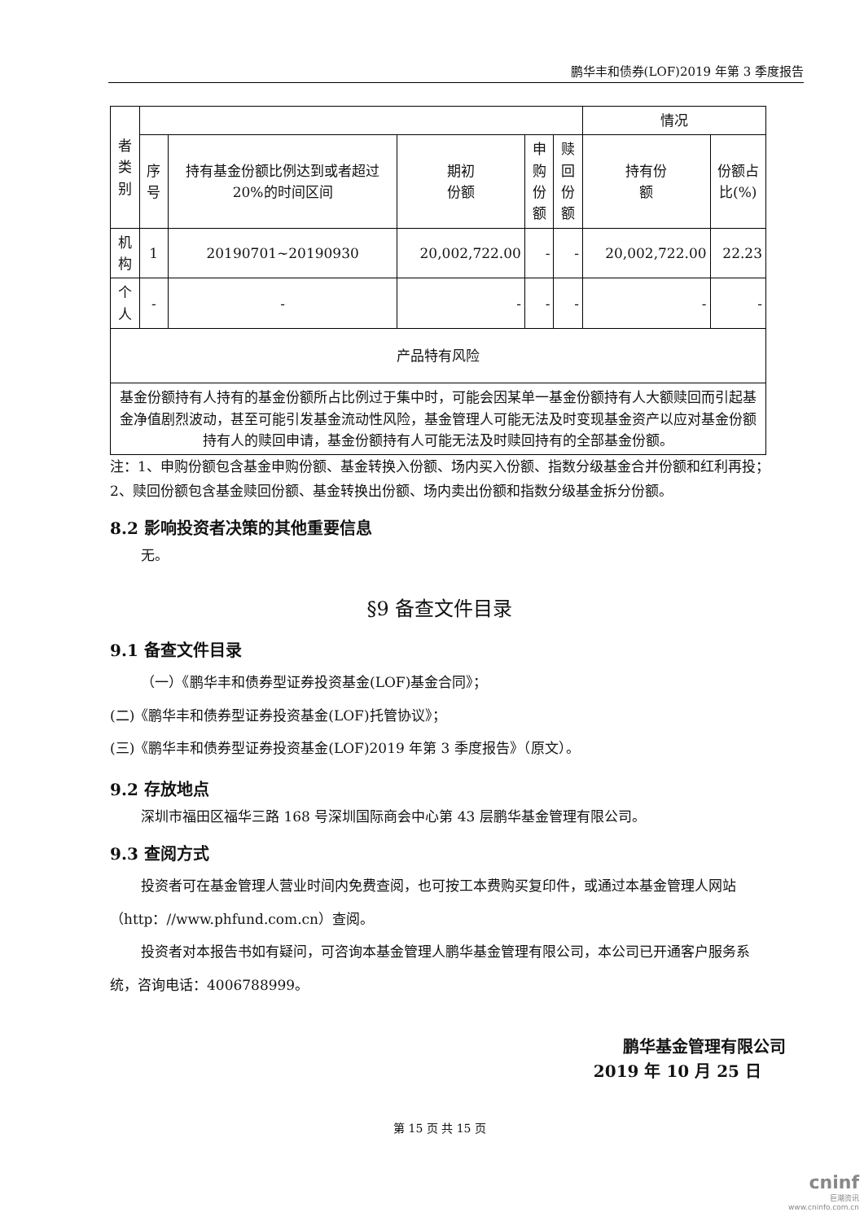鹏华丰和债券(LOF)2019 年第 3 季度报告
| 者类 别 | | | | | | 情况 | |
| | 序号 | 持有基金份额比例达到或者超过20%的时间区间 | 期初 份额 | 申购 份额 | 赎回 份额 | 持有份 额 | 份额占 比(%) |
| 机构 | 1 | 20190701~20190930 | 20,002,722.00 | - | - | 20,002,722.00 | 22.23 |
| 个人 | - | - | - | - | - | - | - |
| 产品特有风险 | | | | | | | |
| 基金份额持有人持有的基金份额所占比例过于集中时，可能会因某单一基金份额持有人大额赎回而引起基金净值剧烈波动，甚至可能引发基金流动性风险，基金管理人可能无法及时变现基金资产以应对基金份额持有人的赎回申请，基金份额持有人可能无法及时赎回持有的全部基金份额。 | | | | | | | |
注：1、申购份额包含基金申购份额、基金转换入份额、场内买入份额、指数分级基金合并份额和红利再投；
2、赎回份额包含基金赎回份额、基金转换出份额、场内卖出份额和指数分级基金拆分份额。
8.2 影响投资者决策的其他重要信息
无。
§9 备查文件目录
9.1 备查文件目录
（一）《鹏华丰和债券型证券投资基金(LOF)基金合同》；
(二)《鹏华丰和债券型证券投资基金(LOF)托管协议》；
(三)《鹏华丰和债券型证券投资基金(LOF)2019 年第 3 季度报告》（原文）。
9.2 存放地点
深圳市福田区福华三路 168 号深圳国际商会中心第 43 层鹏华基金管理有限公司。
9.3 查阅方式
投资者可在基金管理人营业时间内免费查阅，也可按工本费购买复印件，或通过本基金管理人网站（http：//www.phfund.com.cn）查阅。
投资者对本报告书如有疑问，可咨询本基金管理人鹏华基金管理有限公司，本公司已开通客户服务系统，咨询电话：4006788999。
鹏华基金管理有限公司
2019 年 10 月 25 日
第 15 页 共 15 页
cninf
巨潮资讯
www.cninfo.com.cn